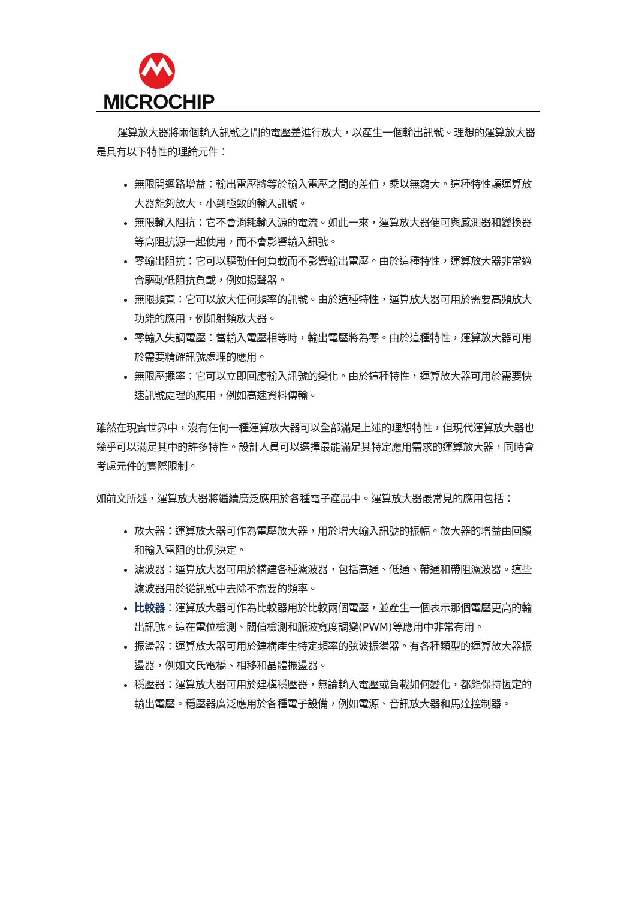MICROCHIP
運算放大器將兩個輸入訊號之間的電壓差進行放大，以產生一個輸出訊號。理想的運算放大器是具有以下特性的理論元件：
無限開迴路增益：輸出電壓將等於輸入電壓之間的差值，乘以無窮大。這種特性讓運算放大器能夠放大，小到極致的輸入訊號。
無限輸入阻抗：它不會消耗輸入源的電流。如此一來，運算放大器便可與感測器和變換器等高阻抗源一起使用，而不會影響輸入訊號。
零輸出阻抗：它可以驅動任何負載而不影響輸出電壓。由於這種特性，運算放大器非常適合驅動低阻抗負載，例如揚聲器。
無限頻寬：它可以放大任何頻率的訊號。由於這種特性，運算放大器可用於需要高頻放大功能的應用，例如射頻放大器。
零輸入失調電壓：當輸入電壓相等時，輸出電壓將為零。由於這種特性，運算放大器可用於需要精確訊號處理的應用。
無限壓擺率：它可以立即回應輸入訊號的變化。由於這種特性，運算放大器可用於需要快速訊號處理的應用，例如高速資料傳輸。
雖然在現實世界中，沒有任何一種運算放大器可以全部滿足上述的理想特性，但現代運算放大器也幾乎可以滿足其中的許多特性。設計人員可以選擇最能滿足其特定應用需求的運算放大器，同時會考慮元件的實際限制。
如前文所述，運算放大器將繼續廣泛應用於各種電子產品中。運算放大器最常見的應用包括：
放大器：運算放大器可作為電壓放大器，用於增大輸入訊號的振幅。放大器的增益由回饋和輸入電阻的比例決定。
濾波器：運算放大器可用於構建各種濾波器，包括高通、低通、帶通和帶阻濾波器。這些濾波器用於從訊號中去除不需要的頻率。
比較器：運算放大器可作為比較器用於比較兩個電壓，並產生一個表示那個電壓更高的輸出訊號。這在電位檢測、閥值檢測和脈波寬度調變(PWM)等應用中非常有用。
振盪器：運算放大器可用於建構產生特定頻率的弦波振盪器。有各種類型的運算放大器振盪器，例如文氏電橋、相移和晶體振盪器。
穩壓器：運算放大器可用於建構穩壓器，無論輸入電壓或負載如何變化，都能保持恆定的輸出電壓。穩壓器廣泛應用於各種電子設備，例如電源、音訊放大器和馬達控制器。